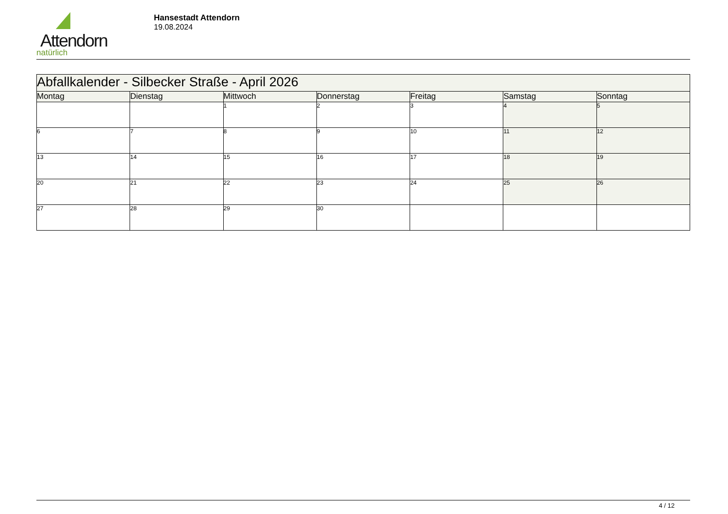Attendorn
natürlich
Hansestadt Attendorn
19.08.2024
| Abfallkalender - Silbecker Straße - April 2026 | | | | | | |
| Montag | Dienstag | Mittwoch | Donnerstag | Freitag | Samstag | Sonntag |
| | | 1 | 2 | 3 | 4 | 5 |
| 6 | 7 | 8 | 9 | 10 | 11 | 12 |
| 13 | 14 | 15 | 16 | 17 | 18 | 19 |
| 20 | 21 | 22 | 23 | 24 | 25 | 26 |
| 27 | 28 | 29 | 30 | | | |
4 / 12